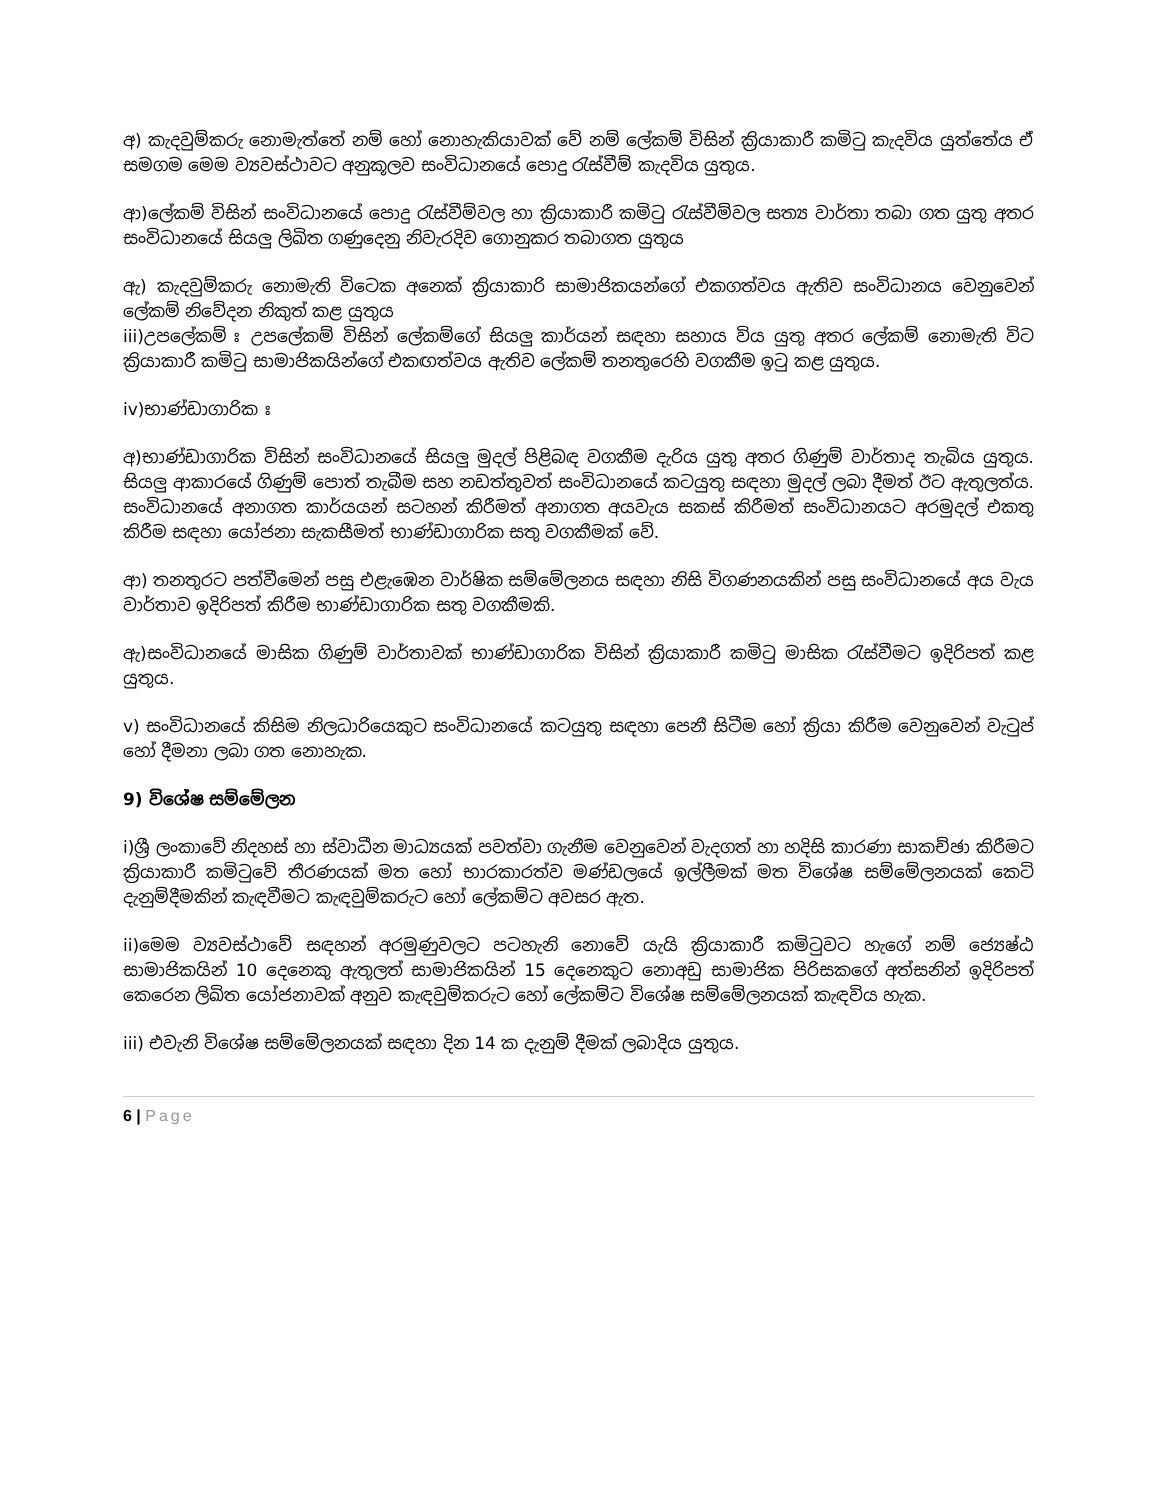අ) කැදවුම්කරු නොමැත්තේ නම් හෝ නොහැකියාවක් වේ නම් ලේකම් විසින් ක්‍රියාකාරී කමිටු කැදවිය යුත්තේය ඒ සමගම මෙම ව්‍යවස්ථාවට අනුකූලව සංවිධානයේ පොදු රැස්වීම් කැදවිය යුතුය.
ආ)ලේකම් විසින් සංවිධානයේ පොදු රැස්වීම්වල හා ක්‍රියාකාරී කමිටු රැස්වීම්වල සත්‍ය වාර්තා තබා ගත යුතු අතර සංවිධානයේ සියලු ලිඛිත ගණුදෙනු නිවැරදිව ගොනුකර තබාගත යුතුය
ඇ) කැදවුම්කරු නොමැති විටෙක අනෙක් ක්‍රියාකාරි සාමාජිකයන්ගේ එකගත්වය ඇතිව සංවිධානය වෙනුවෙන් ලේකම් නිවේදන නිකුත් කළ යුතුය
iii)උපලේකම් ඃ උපලේකම් විසින් ලේකම්ගේ සියලු කාර්යන් සඳහා සහාය විය යුතු අතර ලේකම් නොමැති විට ක්‍රියාකාරී කමිටු සාමාජිකයින්ගේ එකඟත්වය ඇතිව ලේකම් තනතුරෙහි වගකීම ඉටු කළ යුතුය.
iv)භාණ්ඩාගාරික ඃ
අ)භාණ්ඩාගාරික විසින් සංවිධානයේ සියලු මුදල් පිළිබඳ වගකීම දැරිය යුතු අතර ගිණුම් වාර්තාද තැබිය යුතුය. සියලු ආකාරයේ ගිණුම් පොත් තැබීම සහ නඩත්තුවත් සංවිධානයේ කටයුතු සඳහා මුදල් ලබා දීමත් ඊට ඇතුලත්ය. සංවිධානයේ අනාගත කාර්යයන් සටහන් කිරීමත් අනාගත අයවැය සකස් කිරීමත් සංවිධානයට අරමුදල් එකතු කිරීම සඳහා යෝජනා සැකසීමත් භාණ්ඩාගාරික සතු වගකීමක් වේ.
ආ) තනතුරට පත්වීමෙන් පසු එළැඹෙන වාර්ෂික සම්මේලනය සඳහා නිසි විගණනයකින් පසු සංවිධානයේ අය වැය වාර්තාව ඉදිරිපත් කිරීම භාණ්ඩාගාරික සතු වගකීමකි.
ඇ)සංවිධානයේ මාසික ගිණුම් වාර්තාවක් භාණ්ඩාගාරික විසින් ක්‍රියාකාරී කමිටු මාසික රැස්වීමට ඉදිරිපත් කළ යුතුය.
v) සංවිධානයේ කිසිම නිලධාරියෙකුට සංවිධානයේ කටයුතු සඳහා පෙනී සිටීම හෝ ක්‍රියා කිරීම වෙනුවෙන් වැටුප් හෝ දීමනා ලබා ගත නොහැක.
9) විශේෂ සම්මේලන
i)ශ්‍රී ලංකාවේ නිදහස් හා ස්වාධීන මාධ්‍යයක් පවත්වා ගැනීම වෙනුවෙන් වැදගත් හා හදිසි කාරණා සාකච්ඡා කිරීමට ක්‍රියාකාරී කමිටුවේ තීරණයක් මත හෝ භාරකාරත්ව මණ්ඩලයේ ඉල්ලීමක් මත විශේෂ සම්මේලනයක් කෙටි දැනුම්දීමකින් කැඳවීමට කැඳවුම්කරුට හෝ ලේකම්ට අවසර ඇත.
ii)මෙම ව්‍යවස්ථාවේ සඳහන් අරමුණුවලට පටහැනි නොවේ යැයි ක්‍රියාකාරී කමිටුවට හැගේ නම් ජ්‍යෙෂ්ඨ සාමාජිකයින් 10 දෙනෙකු ඇතුලත් සාමාජිකයින් 15 දෙනෙකුට නොඅඩු සාමාජික පිරිසකගේ අත්සනින් ඉදිරිපත් කෙරෙන ලිඛිත යෝජනාවක් අනුව කැඳවුම්කරුට හෝ ලේකම්ට විශේෂ සම්මේලනයක් කැඳවිය හැක.
iii) එවැනි විශේෂ සම්මේලනයක් සඳහා දින 14 ක දැනුම් දීමක් ලබාදිය යුතුය.
6 | Page